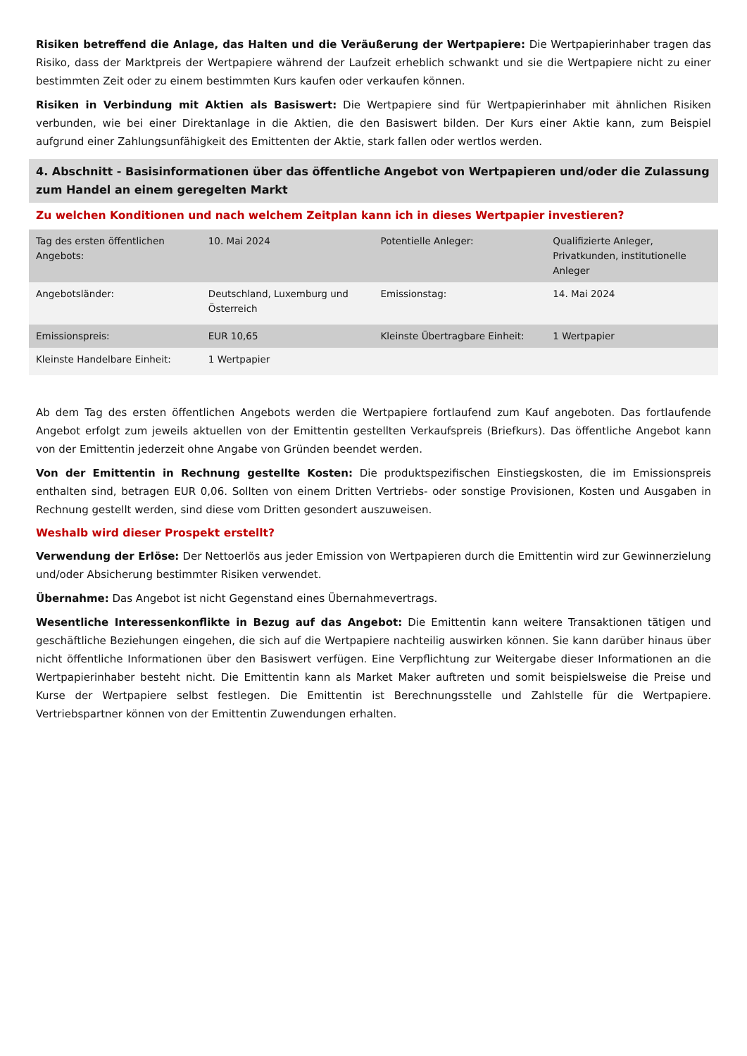Risiken betreffend die Anlage, das Halten und die Veräußerung der Wertpapiere: Die Wertpapierinhaber tragen das Risiko, dass der Marktpreis der Wertpapiere während der Laufzeit erheblich schwankt und sie die Wertpapiere nicht zu einer bestimmten Zeit oder zu einem bestimmten Kurs kaufen oder verkaufen können.
Risiken in Verbindung mit Aktien als Basiswert: Die Wertpapiere sind für Wertpapierinhaber mit ähnlichen Risiken verbunden, wie bei einer Direktanlage in die Aktien, die den Basiswert bilden. Der Kurs einer Aktie kann, zum Beispiel aufgrund einer Zahlungsunfähigkeit des Emittenten der Aktie, stark fallen oder wertlos werden.
4. Abschnitt - Basisinformationen über das öffentliche Angebot von Wertpapieren und/oder die Zulassung zum Handel an einem geregelten Markt
Zu welchen Konditionen und nach welchem Zeitplan kann ich in dieses Wertpapier investieren?
| Tag des ersten öffentlichen Angebots: | 10. Mai 2024 | Potentielle Anleger: | Qualifizierte Anleger, Privatkunden, institutionelle Anleger |
| Angebotsländer: | Deutschland, Luxemburg und Österreich | Emissionstag: | 14. Mai 2024 |
| Emissionspreis: | EUR 10,65 | Kleinste Übertragbare Einheit: | 1 Wertpapier |
| Kleinste Handelbare Einheit: | 1 Wertpapier | | |
Ab dem Tag des ersten öffentlichen Angebots werden die Wertpapiere fortlaufend zum Kauf angeboten. Das fortlaufende Angebot erfolgt zum jeweils aktuellen von der Emittentin gestellten Verkaufspreis (Briefkurs). Das öffentliche Angebot kann von der Emittentin jederzeit ohne Angabe von Gründen beendet werden.
Von der Emittentin in Rechnung gestellte Kosten: Die produktspezifischen Einstiegskosten, die im Emissionspreis enthalten sind, betragen EUR 0,06. Sollten von einem Dritten Vertriebs- oder sonstige Provisionen, Kosten und Ausgaben in Rechnung gestellt werden, sind diese vom Dritten gesondert auszuweisen.
Weshalb wird dieser Prospekt erstellt?
Verwendung der Erlöse: Der Nettoerlös aus jeder Emission von Wertpapieren durch die Emittentin wird zur Gewinnerzielung und/oder Absicherung bestimmter Risiken verwendet.
Übernahme: Das Angebot ist nicht Gegenstand eines Übernahmevertrags.
Wesentliche Interessenkonflikte in Bezug auf das Angebot: Die Emittentin kann weitere Transaktionen tätigen und geschäftliche Beziehungen eingehen, die sich auf die Wertpapiere nachteilig auswirken können. Sie kann darüber hinaus über nicht öffentliche Informationen über den Basiswert verfügen. Eine Verpflichtung zur Weitergabe dieser Informationen an die Wertpapierinhaber besteht nicht. Die Emittentin kann als Market Maker auftreten und somit beispielsweise die Preise und Kurse der Wertpapiere selbst festlegen. Die Emittentin ist Berechnungsstelle und Zahlstelle für die Wertpapiere. Vertriebspartner können von der Emittentin Zuwendungen erhalten.